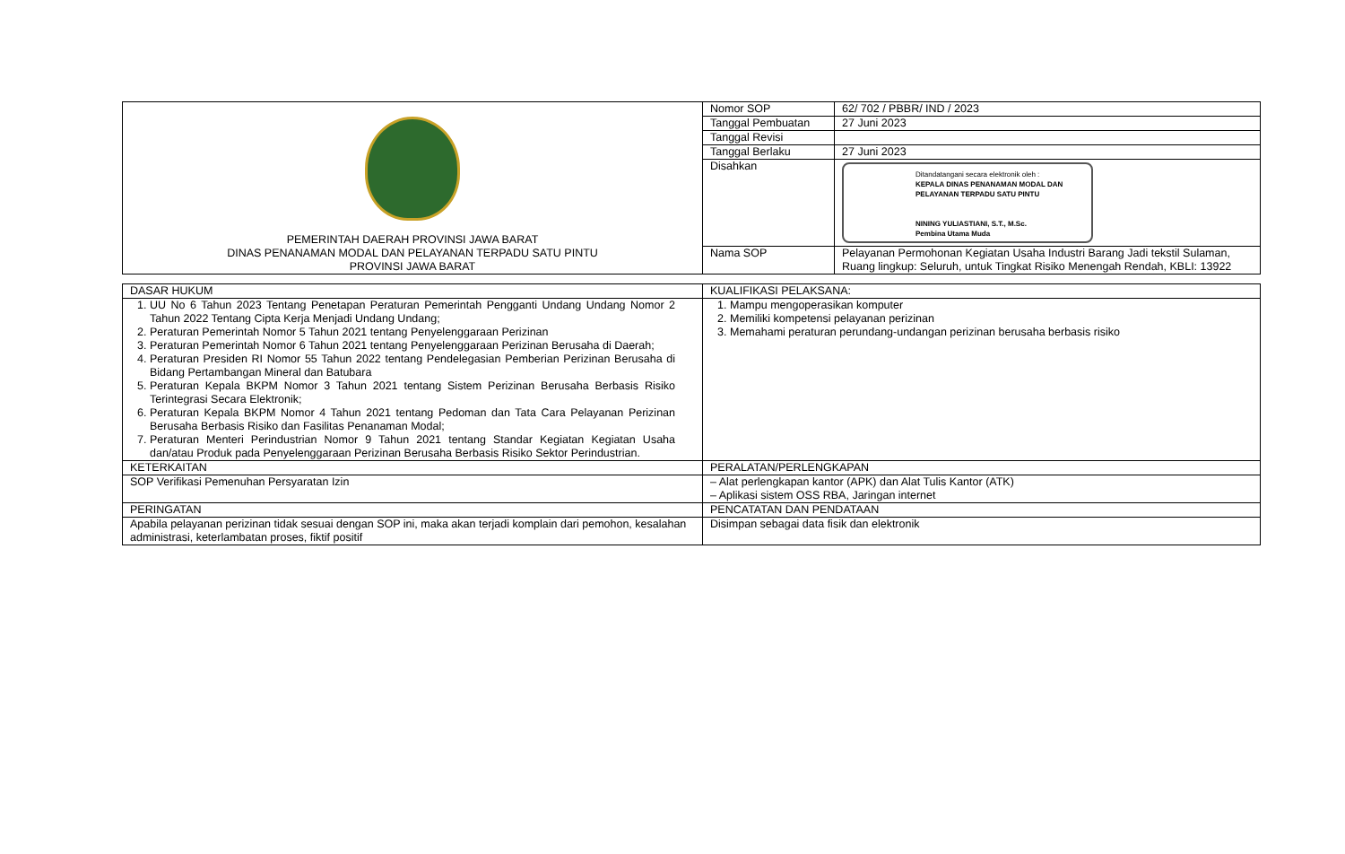| PEMERINTAH DAERAH PROVINSI JAWA BARAT DINAS PENANAMAN MODAL DAN PELAYANAN TERPADU SATU PINTU PROVINSI JAWA BARAT | Nomor SOP | 62/ 702 / PBBR/ IND / 2023 |
| | Tanggal Pembuatan | 27 Juni 2023 |
| | Tanggal Revisi | |
| | Tanggal Berlaku | 27 Juni 2023 |
| | Disahkan | Ditandatangani secara elektronik oleh : KEPALA DINAS PENANAMAN MODAL DAN PELAYANAN TERPADU SATU PINTU NINING YULIASTIANI, S.T., M.Sc. Pembina Utama Muda |
| | Nama SOP | Pelayanan Permohonan Kegiatan Usaha Industri Barang Jadi tekstil Sulaman, Ruang lingkup: Seluruh, untuk Tingkat Risiko Menengah Rendah, KBLI: 13922 |
| DASAR HUKUM | KUALIFIKASI PELAKSANA: |
| 1. UU No 6 Tahun 2023 Tentang Penetapan Peraturan Pemerintah Pengganti Undang Undang Nomor 2 Tahun 2022 Tentang Cipta Kerja Menjadi Undang Undang; 2. Peraturan Pemerintah Nomor 5 Tahun 2021 tentang Penyelenggaraan Perizinan 3. Peraturan Pemerintah Nomor 6 Tahun 2021 tentang Penyelenggaraan Perizinan Berusaha di Daerah; 4. Peraturan Presiden RI Nomor 55 Tahun 2022 tentang Pendelegasian Pemberian Perizinan Berusaha di Bidang Pertambangan Mineral dan Batubara 5. Peraturan Kepala BKPM Nomor 3 Tahun 2021 tentang Sistem Perizinan Berusaha Berbasis Risiko Terintegrasi Secara Elektronik; 6. Peraturan Kepala BKPM Nomor 4 Tahun 2021 tentang Pedoman dan Tata Cara Pelayanan Perizinan Berusaha Berbasis Risiko dan Fasilitas Penanaman Modal; 7. Peraturan Menteri Perindustrian Nomor 9 Tahun 2021 tentang Standar Kegiatan Kegiatan Usaha dan/atau Produk pada Penyelenggaraan Perizinan Berusaha Berbasis Risiko Sektor Perindustrian. | 1. Mampu mengoperasikan komputer 2. Memiliki kompetensi pelayanan perizinan 3. Memahami peraturan perundang-undangan perizinan berusaha berbasis risiko |
| KETERKAITAN | PERALATAN/PERLENGKAPAN |
| SOP Verifikasi Pemenuhan Persyaratan Izin | – Alat perlengkapan kantor (APK) dan Alat Tulis Kantor (ATK) – Aplikasi sistem OSS RBA, Jaringan internet |
| PERINGATAN | PENCATATAN DAN PENDATAAN |
| Apabila pelayanan perizinan tidak sesuai dengan SOP ini, maka akan terjadi komplain dari pemohon, kesalahan administrasi, keterlambatan proses, fiktif positif | Disimpan sebagai data fisik dan elektronik |